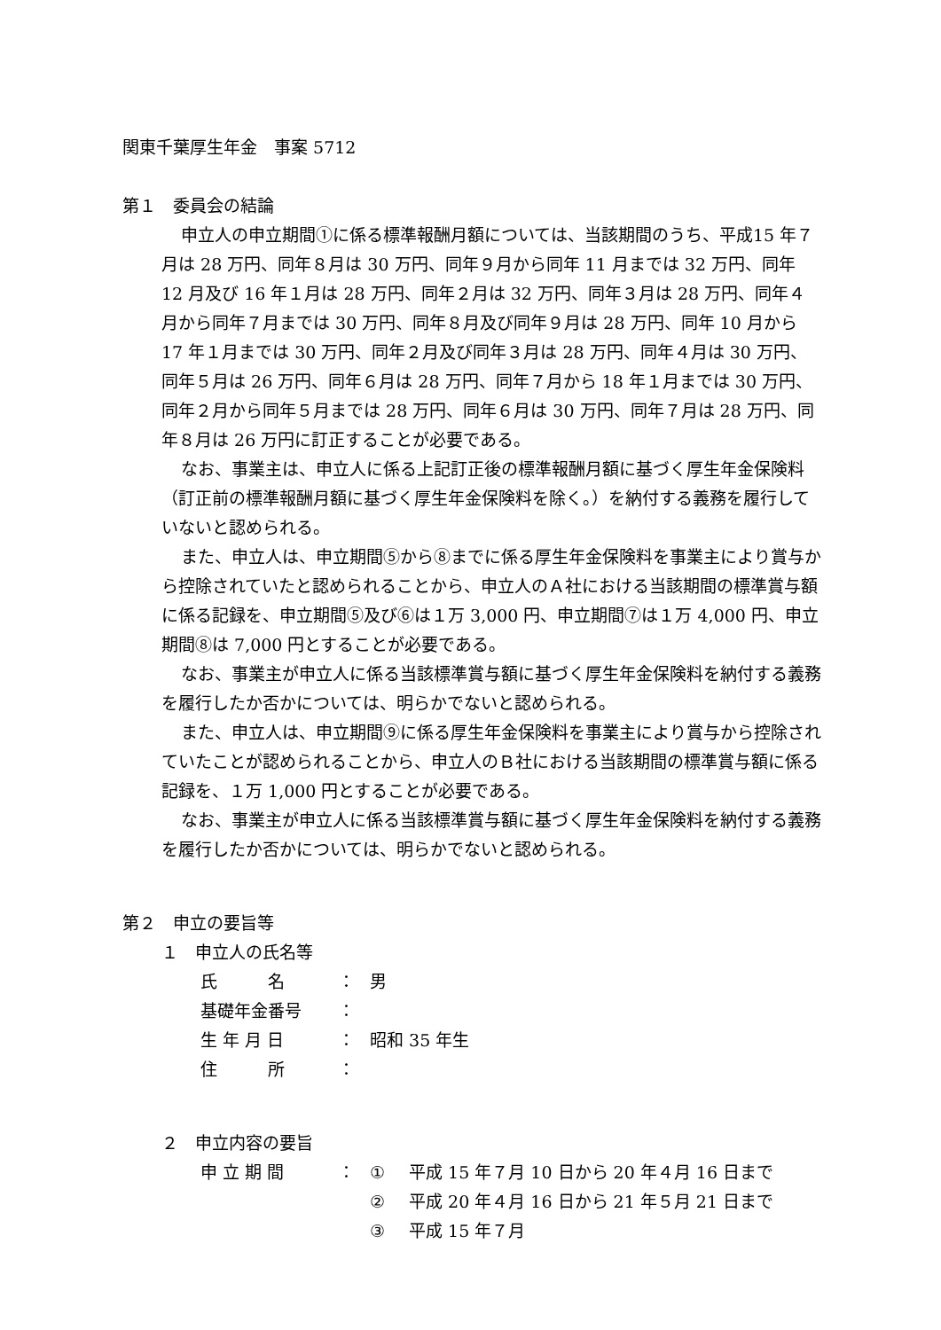関東千葉厚生年金　事案 5712
第１　委員会の結論
申立人の申立期間①に係る標準報酬月額については、当該期間のうち、平成15 年７月は 28 万円、同年８月は 30 万円、同年９月から同年 11 月までは 32 万円、同年 12 月及び 16 年１月は 28 万円、同年２月は 32 万円、同年３月は 28 万円、同年４月から同年７月までは 30 万円、同年８月及び同年９月は 28 万円、同年 10 月から 17 年１月までは 30 万円、同年２月及び同年３月は 28 万円、同年４月は 30 万円、同年５月は 26 万円、同年６月は 28 万円、同年７月から 18 年１月までは 30 万円、同年２月から同年５月までは 28 万円、同年６月は 30 万円、同年７月は 28 万円、同年８月は 26 万円に訂正することが必要である。
なお、事業主は、申立人に係る上記訂正後の標準報酬月額に基づく厚生年金保険料（訂正前の標準報酬月額に基づく厚生年金保険料を除く。）を納付する義務を履行していないと認められる。
また、申立人は、申立期間⑤から⑧までに係る厚生年金保険料を事業主により賞与から控除されていたと認められることから、申立人のＡ社における当該期間の標準賞与額に係る記録を、申立期間⑤及び⑥は１万 3,000 円、申立期間⑦は１万 4,000 円、申立期間⑧は 7,000 円とすることが必要である。
なお、事業主が申立人に係る当該標準賞与額に基づく厚生年金保険料を納付する義務を履行したか否かについては、明らかでないと認められる。
また、申立人は、申立期間⑨に係る厚生年金保険料を事業主により賞与から控除されていたことが認められることから、申立人のＢ社における当該期間の標準賞与額に係る記録を、１万 1,000 円とすることが必要である。
なお、事業主が申立人に係る当該標準賞与額に基づく厚生年金保険料を納付する義務を履行したか否かについては、明らかでないと認められる。
第２　申立の要旨等
１　申立人の氏名等
| 氏 名 | ： | 男 |
| 基礎年金番号 | ： | |
| 生 年 月 日 | ： | 昭和 35 年生 |
| 住 所 | ： | |
２　申立内容の要旨
| 申 立 期 間 | ： | ① | 平成 15 年７月 10 日から 20 年４月 16 日まで |
| | | ② | 平成 20 年４月 16 日から 21 年５月 21 日まで |
| | | ③ | 平成 15 年７月 |